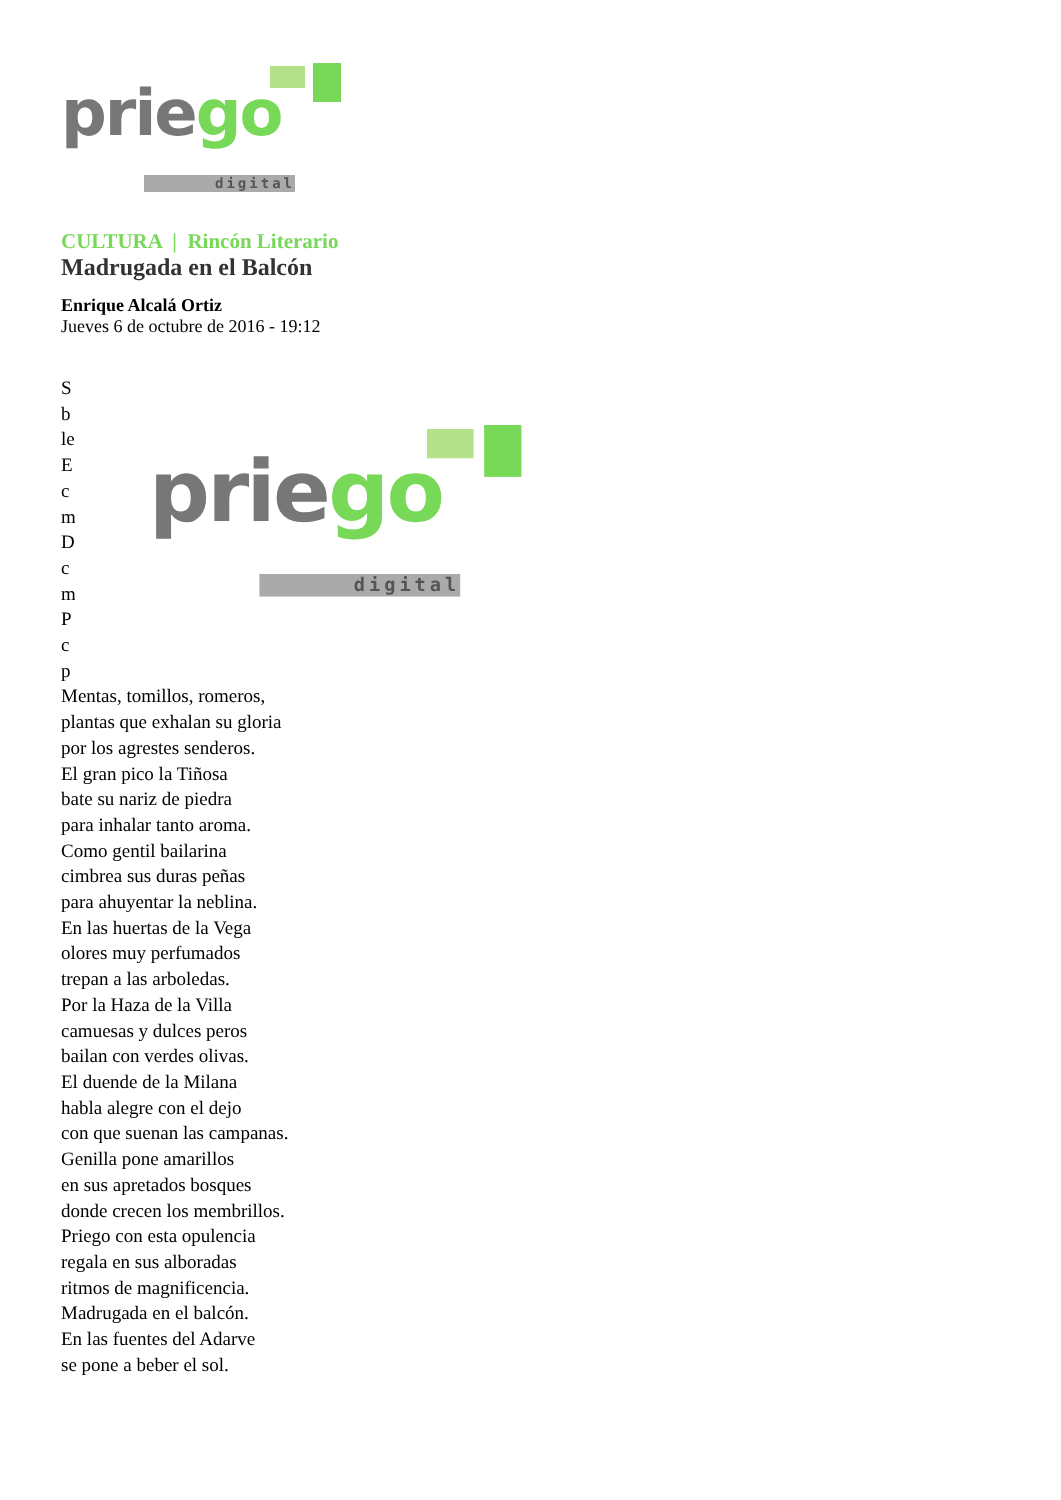priego
digital
CULTURA | Rincón Literario
Madrugada en el Balcón
Enrique Alcalá Ortiz
Jueves 6 de octubre de 2016 - 19:12
S
b
le
E
c
m
D
c
m
P
c
p
priego
digital
Mentas, tomillos, romeros,
plantas que exhalan su gloria
por los agrestes senderos.
El gran pico la Tiñosa
bate su nariz de piedra
para inhalar tanto aroma.
Como gentil bailarina
cimbrea sus duras peñas
para ahuyentar la neblina.
En las huertas de la Vega
olores muy perfumados
trepan a las arboledas.
Por la Haza de la Villa
camuesas y dulces peros
bailan con verdes olivas.
El duende de la Milana
habla alegre con el dejo
con que suenan las campanas.
Genilla pone amarillos
en sus apretados bosques
donde crecen los membrillos.
Priego con esta opulencia
regala en sus alboradas
ritmos de magnificencia.
Madrugada en el balcón.
En las fuentes del Adarve
se pone a beber el sol.